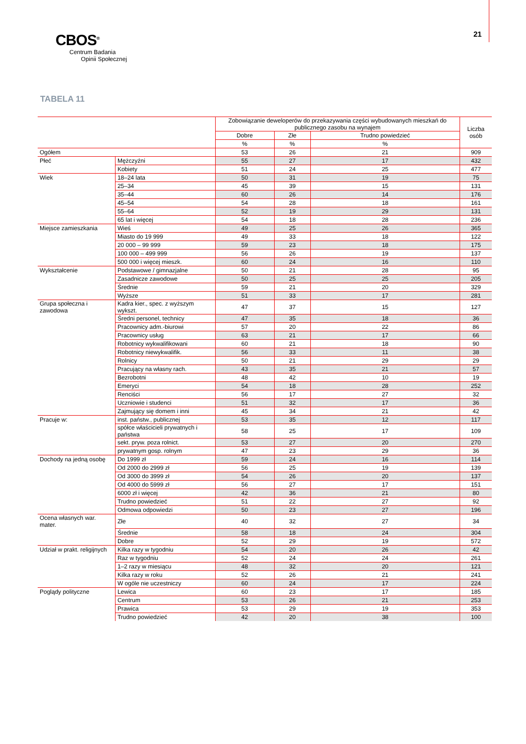21
CBOS<sup>®</sup>
Centrum Badania
Opinii Społecznej
TABELA 11
| | | Zobowiązanie deweloperów do przekazywania części wybudowanych mieszkań do publicznego zasobu na wynajem | | | Liczba osób |
| --- | --- | --- | --- | --- | --- |
| | | Dobre | Złe | Trudno powiedzieć | |
| | | % | % | % | |
| Ogółem | | 53 | 26 | 21 | 909 |
| Płeć | Mężczyźni | 55 | 27 | 17 | 432 |
| | Kobiety | 51 | 24 | 25 | 477 |
| Wiek | 18–24 lata | 50 | 31 | 19 | 75 |
| | 25–34 | 45 | 39 | 15 | 131 |
| | 35–44 | 60 | 26 | 14 | 176 |
| | 45–54 | 54 | 28 | 18 | 161 |
| | 55–64 | 52 | 19 | 29 | 131 |
| | 65 lat i więcej | 54 | 18 | 28 | 236 |
| Miejsce zamieszkania | Wieś | 49 | 25 | 26 | 365 |
| | Miasto do 19 999 | 49 | 33 | 18 | 122 |
| | 20 000 – 99 999 | 59 | 23 | 18 | 175 |
| | 100 000 – 499 999 | 56 | 26 | 19 | 137 |
| | 500 000 i więcej mieszk. | 60 | 24 | 16 | 110 |
| Wykształcenie | Podstawowe / gimnazjalne | 50 | 21 | 28 | 95 |
| | Zasadnicze zawodowe | 50 | 25 | 25 | 205 |
| | Średnie | 59 | 21 | 20 | 329 |
| | Wyższe | 51 | 33 | 17 | 281 |
| Grupa społeczna i zawodowa | Kadra kier., spec. z wyższym wykszt. | 47 | 37 | 15 | 127 |
| | Średni personel, technicy | 47 | 35 | 18 | 36 |
| | Pracownicy adm.-biurowi | 57 | 20 | 22 | 86 |
| | Pracownicy usług | 63 | 21 | 17 | 66 |
| | Robotnicy wykwalifikowani | 60 | 21 | 18 | 90 |
| | Robotnicy niewykwalifik. | 56 | 33 | 11 | 38 |
| | Rolnicy | 50 | 21 | 29 | 29 |
| | Pracujący na własny rach. | 43 | 35 | 21 | 57 |
| | Bezrobotni | 48 | 42 | 10 | 19 |
| | Emeryci | 54 | 18 | 28 | 252 |
| | Renciści | 56 | 17 | 27 | 32 |
| | Uczniowie i studenci | 51 | 32 | 17 | 36 |
| | Zajmujący się domem i inni | 45 | 34 | 21 | 42 |
| Pracuje w: | inst. państw., publicznej | 53 | 35 | 12 | 117 |
| | spółce właścicieli prywatnych i państwa | 58 | 25 | 17 | 109 |
| | sekt. pryw. poza rolnict. | 53 | 27 | 20 | 270 |
| | prywatnym gosp. rolnym | 47 | 23 | 29 | 36 |
| Dochody na jedną osobę | Do 1999 zł | 59 | 24 | 16 | 114 |
| | Od 2000 do 2999 zł | 56 | 25 | 19 | 139 |
| | Od 3000 do 3999 zł | 54 | 26 | 20 | 137 |
| | Od 4000 do 5999 zł | 56 | 27 | 17 | 151 |
| | 6000 zł i więcej | 42 | 36 | 21 | 80 |
| | Trudno powiedzieć | 51 | 22 | 27 | 92 |
| | Odmowa odpowiedzi | 50 | 23 | 27 | 196 |
| Ocena własnych war. mater. | Złe | 40 | 32 | 27 | 34 |
| | Średnie | 58 | 18 | 24 | 304 |
| | Dobre | 52 | 29 | 19 | 572 |
| Udział w prakt. religijnych | Kilka razy w tygodniu | 54 | 20 | 26 | 42 |
| | Raz w tygodniu | 52 | 24 | 24 | 261 |
| | 1–2 razy w miesiącu | 48 | 32 | 20 | 121 |
| | Kilka razy w roku | 52 | 26 | 21 | 241 |
| | W ogóle nie uczestniczy | 60 | 24 | 17 | 224 |
| Poglądy polityczne | Lewica | 60 | 23 | 17 | 185 |
| | Centrum | 53 | 26 | 21 | 253 |
| | Prawica | 53 | 29 | 19 | 353 |
| | Trudno powiedzieć | 42 | 20 | 38 | 100 |